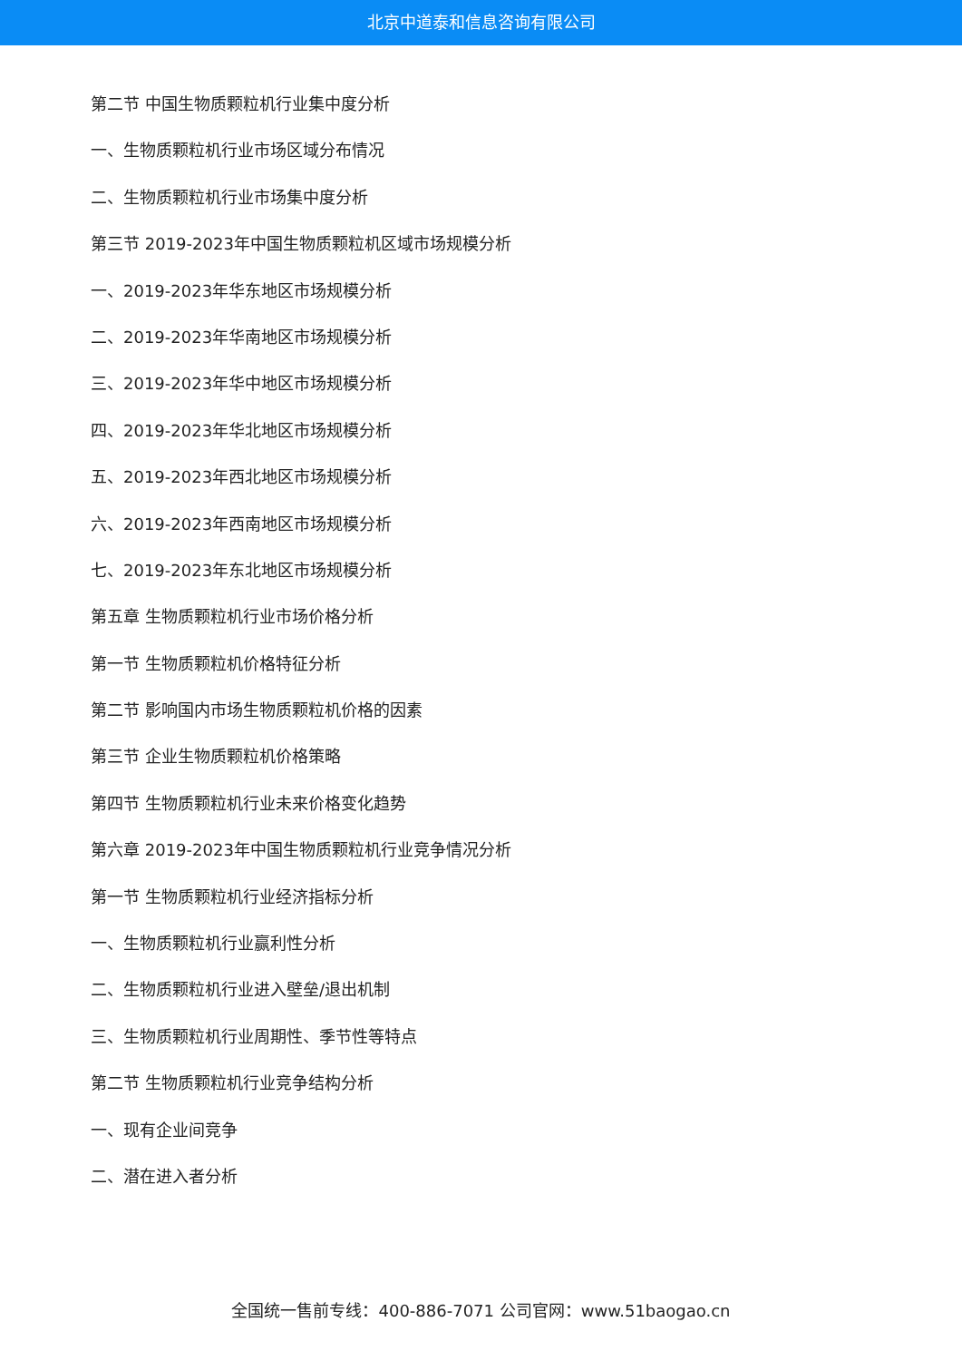北京中道泰和信息咨询有限公司
第二节 中国生物质颗粒机行业集中度分析
一、生物质颗粒机行业市场区域分布情况
二、生物质颗粒机行业市场集中度分析
第三节 2019-2023年中国生物质颗粒机区域市场规模分析
一、2019-2023年华东地区市场规模分析
二、2019-2023年华南地区市场规模分析
三、2019-2023年华中地区市场规模分析
四、2019-2023年华北地区市场规模分析
五、2019-2023年西北地区市场规模分析
六、2019-2023年西南地区市场规模分析
七、2019-2023年东北地区市场规模分析
第五章 生物质颗粒机行业市场价格分析
第一节 生物质颗粒机价格特征分析
第二节 影响国内市场生物质颗粒机价格的因素
第三节 企业生物质颗粒机价格策略
第四节 生物质颗粒机行业未来价格变化趋势
第六章 2019-2023年中国生物质颗粒机行业竞争情况分析
第一节 生物质颗粒机行业经济指标分析
一、生物质颗粒机行业赢利性分析
二、生物质颗粒机行业进入壁垒/退出机制
三、生物质颗粒机行业周期性、季节性等特点
第二节 生物质颗粒机行业竞争结构分析
一、现有企业间竞争
二、潜在进入者分析
全国统一售前专线：400-886-7071 公司官网：www.51baogao.cn